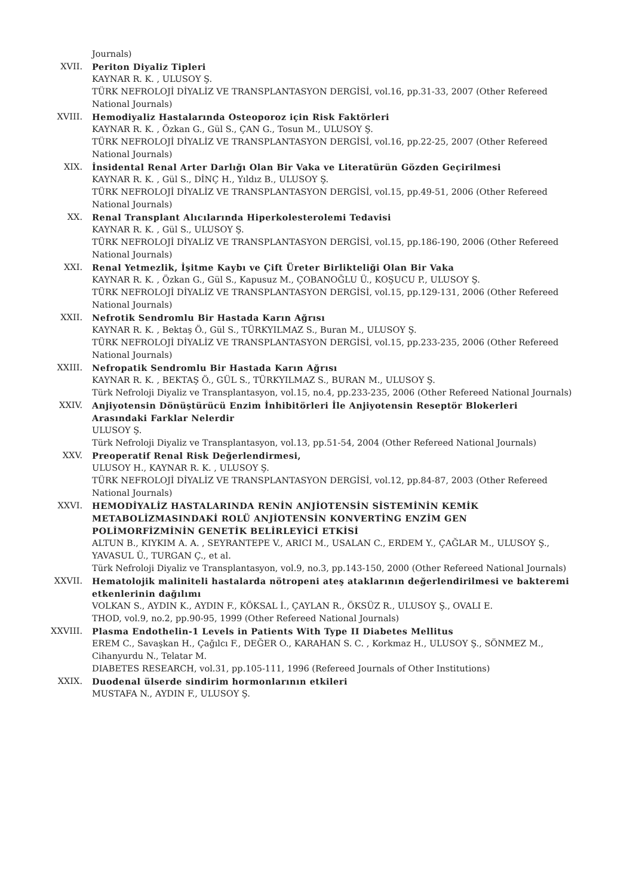Journals)
XVII. Periton Diyaliz Tipleri
KAYNAR R. K. , ULUSOY Ş.
TÜRK NEFROLOJİ DİYALİZ VE TRANSPLANTASYON DERGİSİ, vol.16, pp.31-33, 2007 (Other Refereed National Journals)
XVIII. Hemodiyaliz Hastalarında Osteoporoz için Risk Faktörleri
KAYNAR R. K. , Özkan G., Gül S., ÇAN G., Tosun M., ULUSOY Ş.
TÜRK NEFROLOJİ DİYALİZ VE TRANSPLANTASYON DERGİSİ, vol.16, pp.22-25, 2007 (Other Refereed National Journals)
XIX. İnsidental Renal Arter Darlığı Olan Bir Vaka ve Literatürün Gözden Geçirilmesi
KAYNAR R. K. , Gül S., DİNÇ H., Yıldız B., ULUSOY Ş.
TÜRK NEFROLOJİ DİYALİZ VE TRANSPLANTASYON DERGİSİ, vol.15, pp.49-51, 2006 (Other Refereed National Journals)
XX. Renal Transplant Alıcılarında Hiperkolesterolemi Tedavisi
KAYNAR R. K. , Gül S., ULUSOY Ş.
TÜRK NEFROLOJİ DİYALİZ VE TRANSPLANTASYON DERGİSİ, vol.15, pp.186-190, 2006 (Other Refereed National Journals)
XXI. Renal Yetmezlik, İşitme Kaybı ve Çift Üreter Birlikteliği Olan Bir Vaka
KAYNAR R. K. , Özkan G., Gül S., Kapusuz M., ÇOBANOĞLU Ü., KOŞUCU P., ULUSOY Ş.
TÜRK NEFROLOJİ DİYALİZ VE TRANSPLANTASYON DERGİSİ, vol.15, pp.129-131, 2006 (Other Refereed National Journals)
XXII. Nefrotik Sendromlu Bir Hastada Karın Ağrısı
KAYNAR R. K. , Bektaş Ö., Gül S., TÜRKYILMAZ S., Buran M., ULUSOY Ş.
TÜRK NEFROLOJİ DİYALİZ VE TRANSPLANTASYON DERGİSİ, vol.15, pp.233-235, 2006 (Other Refereed National Journals)
XXIII. Nefropatik Sendromlu Bir Hastada Karın Ağrısı
KAYNAR R. K. , BEKTAŞ Ö., GÜL S., TÜRKYILMAZ S., BURAN M., ULUSOY Ş.
Türk Nefroloji Diyaliz ve Transplantasyon, vol.15, no.4, pp.233-235, 2006 (Other Refereed National Journals)
XXIV. Anjiyotensin Dönüştürücü Enzim İnhibitörleri İle Anjiyotensin Reseptör Blokerleri Arasındaki Farklar Nelerdir
ULUSOY Ş.
Türk Nefroloji Diyaliz ve Transplantasyon, vol.13, pp.51-54, 2004 (Other Refereed National Journals)
XXV. Preoperatif Renal Risk Değerlendirmesi,
ULUSOY H., KAYNAR R. K. , ULUSOY Ş.
TÜRK NEFROLOJİ DİYALİZ VE TRANSPLANTASYON DERGİSİ, vol.12, pp.84-87, 2003 (Other Refereed National Journals)
XXVI. HEMODİYALİZ HASTALARINDA RENİN ANJİOTENSİN SİSTEMİNİN KEMİK METABOLİZMASINDAKİ ROLÜ ANJİOTENSİN KONVERTİNG ENZİM GEN POLİMORFİZMİNİN GENETİK BELİRLEYİCİ ETKİSİ
ALTUN B., KIYKIM A. A. , SEYRANTEPE V., ARICI M., USALAN C., ERDEM Y., ÇAĞLAR M., ULUSOY Ş., YAVASUL Ü., TURGAN Ç., et al.
Türk Nefroloji Diyaliz ve Transplantasyon, vol.9, no.3, pp.143-150, 2000 (Other Refereed National Journals)
XXVII. Hematolojik maliniteli hastalarda nötropeni ateş ataklarının değerlendirilmesi ve bakteremi etkenlerinin dağılımı
VOLKAN S., AYDIN K., AYDIN F., KÖKSAL İ., ÇAYLAN R., ÖKSÜZ R., ULUSOY Ş., OVALI E.
THOD, vol.9, no.2, pp.90-95, 1999 (Other Refereed National Journals)
XXVIII. Plasma Endothelin-1 Levels in Patients With Type II Diabetes Mellitus
EREM C., Savaşkan H., Çağılcı F., DEĞER O., KARAHAN S. C. , Korkmaz H., ULUSOY Ş., SÖNMEZ M., Cihanyurdu N., Telatar M.
DIABETES RESEARCH, vol.31, pp.105-111, 1996 (Refereed Journals of Other Institutions)
XXIX. Duodenal ülserde sindirim hormonlarının etkileri
MUSTAFA N., AYDIN F., ULUSOY Ş.